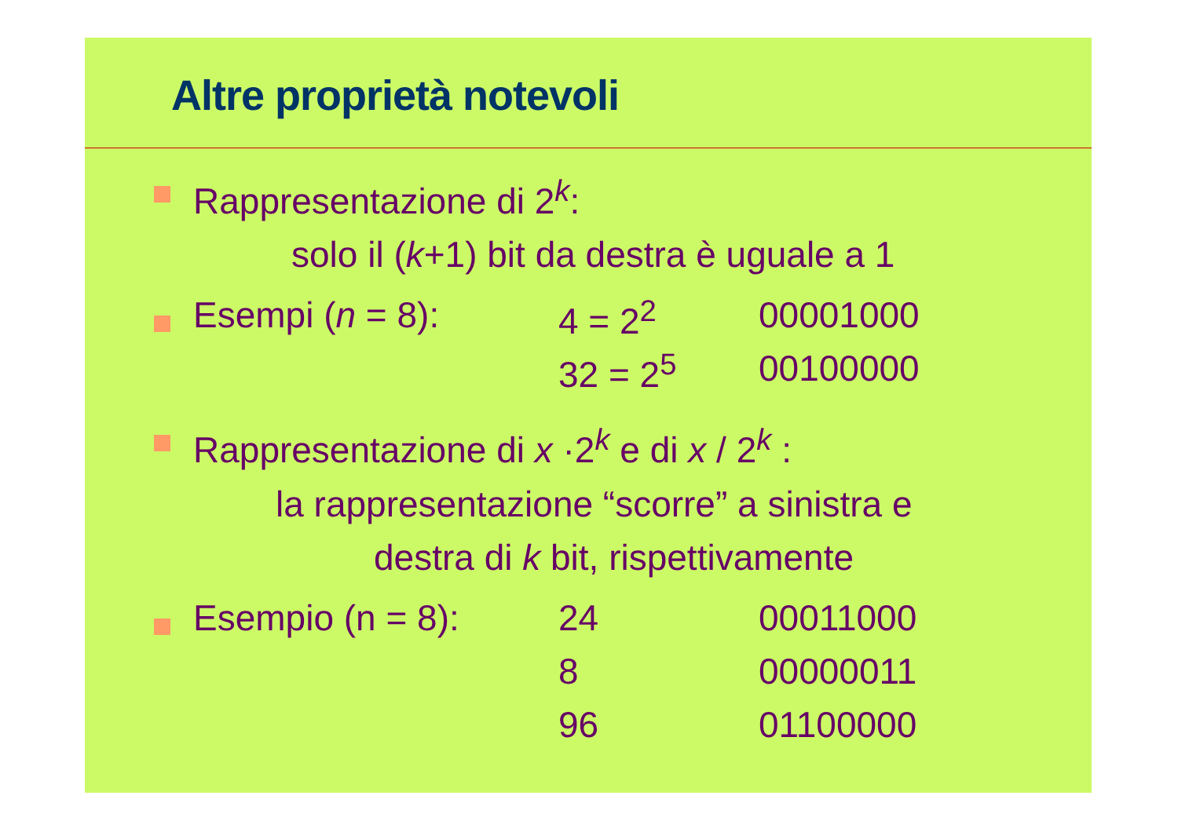Altre proprietà notevoli
Rappresentazione di 2<sup>k</sup>:
solo il (k+1) bit da destra è uguale a 1
| Esempi ( n = 8): | 4 = 2<sup>2</sup> | 00001000 |
| | 32 = 2<sup>5</sup> | 00100000 |
Rappresentazione di x ·2<sup>k</sup> e di x / 2<sup>k</sup> :
la rappresentazione “scorre” a sinistra e
destra di k bit, rispettivamente
| Esempio (n = 8): | 24 | 00011000 |
| | 8 | 00000011 |
| | 96 | 01100000 |